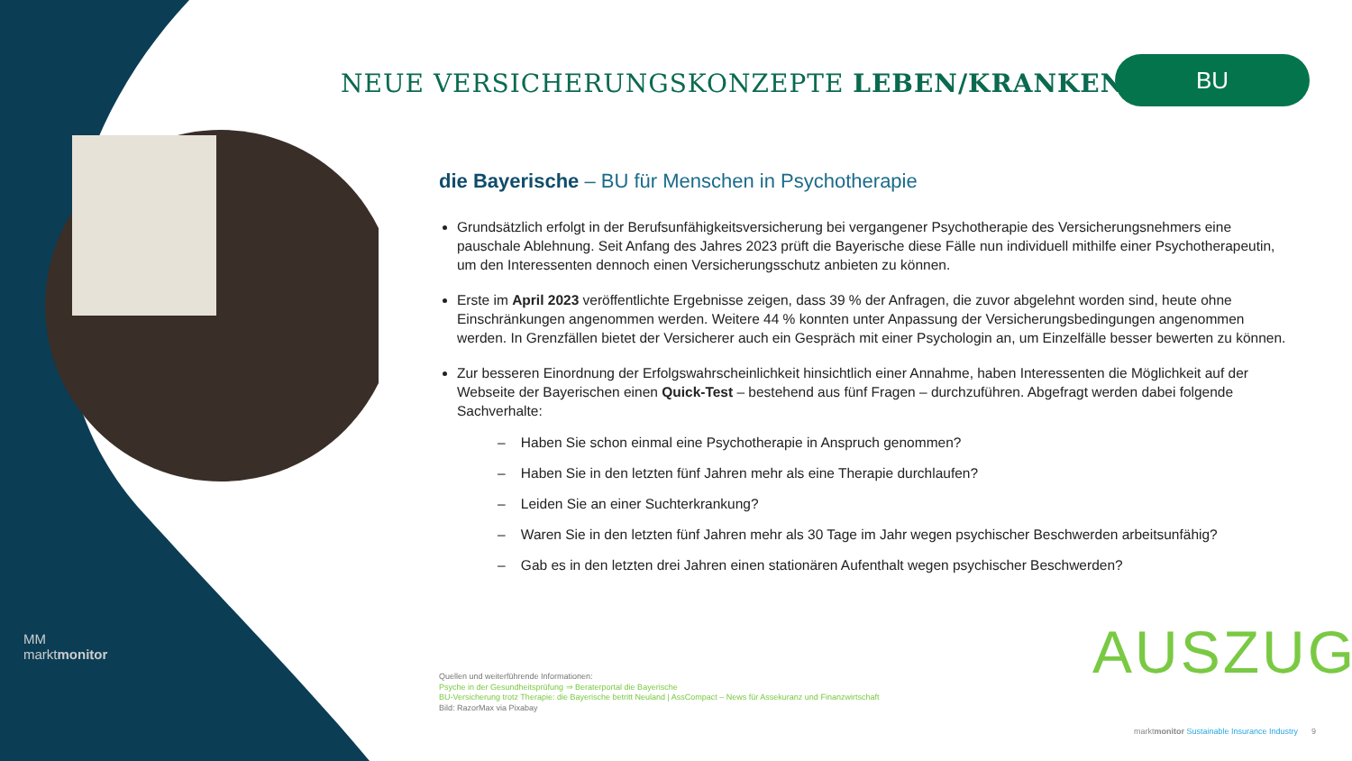NEUE VERSICHERUNGSKONZEPTE LEBEN/KRANKEN
BU
die Bayerische – BU für Menschen in Psychotherapie
Grundsätzlich erfolgt in der Berufsunfähigkeitsversicherung bei vergangener Psychotherapie des Versicherungsnehmers eine pauschale Ablehnung. Seit Anfang des Jahres 2023 prüft die Bayerische diese Fälle nun individuell mithilfe einer Psychotherapeutin, um den Interessenten dennoch einen Versicherungsschutz anbieten zu können.
Erste im April 2023 veröffentlichte Ergebnisse zeigen, dass 39 % der Anfragen, die zuvor abgelehnt worden sind, heute ohne Einschränkungen angenommen werden. Weitere 44 % konnten unter Anpassung der Versicherungsbedingungen angenommen werden. In Grenzfällen bietet der Versicherer auch ein Gespräch mit einer Psychologin an, um Einzelfälle besser bewerten zu können.
Zur besseren Einordnung der Erfolgswahrscheinlichkeit hinsichtlich einer Annahme, haben Interessenten die Möglichkeit auf der Webseite der Bayerischen einen Quick-Test – bestehend aus fünf Fragen – durchzuführen. Abgefragt werden dabei folgende Sachverhalte:
– Haben Sie schon einmal eine Psychotherapie in Anspruch genommen?
– Haben Sie in den letzten fünf Jahren mehr als eine Therapie durchlaufen?
– Leiden Sie an einer Suchterkrankung?
– Waren Sie in den letzten fünf Jahren mehr als 30 Tage im Jahr wegen psychischer Beschwerden arbeitsunfähig?
– Gab es in den letzten drei Jahren einen stationären Aufenthalt wegen psychischer Beschwerden?
AUSZUG
Quellen und weiterführende Informationen:
Psyche in der Gesundheitsprüfung ⇒ Beraterportal die Bayerische
BU-Versicherung trotz Therapie: die Bayerische betritt Neuland | AssCompact – News für Assekuranz und Finanzwirtschaft
Bild: RazorMax via Pixabay
MM
marktmonitor
marktmonitor Sustainable Insurance Industry 9